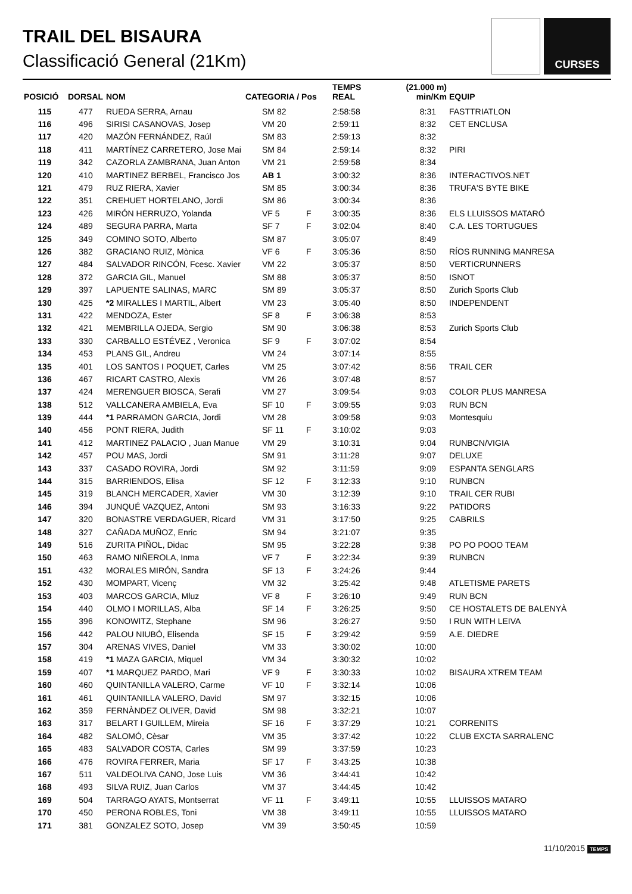TRAIL DEL BISAURA
Classificació General (21Km)
CURSES
| POSICIÓ | DORSAL | NOM | CATEGORIA / Pos | | TEMPS REAL | (21.000 m) min/Km | EQUIP |
| --- | --- | --- | --- | --- | --- | --- | --- |
| 115 | 477 | RUEDA SERRA, Arnau | SM 82 | | 2:58:58 | 8:31 | FASTTRIATLON |
| 116 | 496 | SIRISI CASANOVAS, Josep | VM 20 | | 2:59:11 | 8:32 | CET ENCLUSA |
| 117 | 420 | MAZÓN FERNÁNDEZ, Raúl | SM 83 | | 2:59:13 | 8:32 | |
| 118 | 411 | MARTÍNEZ CARRETERO, Jose Mai | SM 84 | | 2:59:14 | 8:32 | PIRI |
| 119 | 342 | CAZORLA ZAMBRANA, Juan Anton | VM 21 | | 2:59:58 | 8:34 | |
| 120 | 410 | MARTINEZ BERBEL, Francisco Jos | AB 1 | | 3:00:32 | 8:36 | INTERACTIVOS.NET |
| 121 | 479 | RUZ RIERA, Xavier | SM 85 | | 3:00:34 | 8:36 | TRUFA'S BYTE BIKE |
| 122 | 351 | CREHUET HORTELANO, Jordi | SM 86 | | 3:00:34 | 8:36 | |
| 123 | 426 | MIRÓN HERRUZO, Yolanda | VF 5 | F | 3:00:35 | 8:36 | ELS LLUISSOS MATARÓ |
| 124 | 489 | SEGURA PARRA, Marta | SF 7 | F | 3:02:04 | 8:40 | C.A. LES TORTUGUES |
| 125 | 349 | COMINO SOTO, Alberto | SM 87 | | 3:05:07 | 8:49 | |
| 126 | 382 | GRACIANO RUIZ, Mònica | VF 6 | F | 3:05:36 | 8:50 | RÍOS RUNNING MANRESA |
| 127 | 484 | SALVADOR RINCÓN, Fcesc. Xavier | VM 22 | | 3:05:37 | 8:50 | VERTICRUNNERS |
| 128 | 372 | GARCIA GIL, Manuel | SM 88 | | 3:05:37 | 8:50 | ISNOT |
| 129 | 397 | LAPUENTE SALINAS, MARC | SM 89 | | 3:05:37 | 8:50 | Zurich Sports Club |
| 130 | 425 | *2 MIRALLES I MARTIL, Albert | VM 23 | | 3:05:40 | 8:50 | INDEPENDENT |
| 131 | 422 | MENDOZA, Ester | SF 8 | F | 3:06:38 | 8:53 | |
| 132 | 421 | MEMBRILLA OJEDA, Sergio | SM 90 | | 3:06:38 | 8:53 | Zurich Sports Club |
| 133 | 330 | CARBALLO ESTÉVEZ , Veronica | SF 9 | F | 3:07:02 | 8:54 | |
| 134 | 453 | PLANS GIL, Andreu | VM 24 | | 3:07:14 | 8:55 | |
| 135 | 401 | LOS SANTOS I POQUET, Carles | VM 25 | | 3:07:42 | 8:56 | TRAIL CER |
| 136 | 467 | RICART CASTRO, Alexis | VM 26 | | 3:07:48 | 8:57 | |
| 137 | 424 | MERENGUER BIOSCA, Serafi | VM 27 | | 3:09:54 | 9:03 | COLOR PLUS MANRESA |
| 138 | 512 | VALLCANERA AMBIELA, Eva | SF 10 | F | 3:09:55 | 9:03 | RUN BCN |
| 139 | 444 | *1 PARRAMON GARCIA, Jordi | VM 28 | | 3:09:58 | 9:03 | Montesquiu |
| 140 | 456 | PONT RIERA, Judith | SF 11 | F | 3:10:02 | 9:03 | |
| 141 | 412 | MARTINEZ PALACIO , Juan Manue | VM 29 | | 3:10:31 | 9:04 | RUNBCN/VIGIA |
| 142 | 457 | POU MAS, Jordi | SM 91 | | 3:11:28 | 9:07 | DELUXE |
| 143 | 337 | CASADO ROVIRA, Jordi | SM 92 | | 3:11:59 | 9:09 | ESPANTA SENGLARS |
| 144 | 315 | BARRIENDOS, Elisa | SF 12 | F | 3:12:33 | 9:10 | RUNBCN |
| 145 | 319 | BLANCH MERCADER, Xavier | VM 30 | | 3:12:39 | 9:10 | TRAIL CER RUBI |
| 146 | 394 | JUNQUÉ VAZQUEZ, Antoni | SM 93 | | 3:16:33 | 9:22 | PATIDORS |
| 147 | 320 | BONASTRE VERDAGUER, Ricard | VM 31 | | 3:17:50 | 9:25 | CABRILS |
| 148 | 327 | CAÑADA MUÑOZ, Enric | SM 94 | | 3:21:07 | 9:35 | |
| 149 | 516 | ZURITA PIÑOL, Didac | SM 95 | | 3:22:28 | 9:38 | PO PO POOO TEAM |
| 150 | 463 | RAMO NIÑEROLA, Inma | VF 7 | F | 3:22:34 | 9:39 | RUNBCN |
| 151 | 432 | MORALES MIRÓN, Sandra | SF 13 | F | 3:24:26 | 9:44 | |
| 152 | 430 | MOMPART, Vicenç | VM 32 | | 3:25:42 | 9:48 | ATLETISME PARETS |
| 153 | 403 | MARCOS GARCIA, Mluz | VF 8 | F | 3:26:10 | 9:49 | RUN BCN |
| 154 | 440 | OLMO I MORILLAS, Alba | SF 14 | F | 3:26:25 | 9:50 | CE HOSTALETS DE BALENYÀ |
| 155 | 396 | KONOWITZ, Stephane | SM 96 | | 3:26:27 | 9:50 | I RUN WITH LEIVA |
| 156 | 442 | PALOU NIUBÓ, Elisenda | SF 15 | F | 3:29:42 | 9:59 | A.E. DIEDRE |
| 157 | 304 | ARENAS VIVES, Daniel | VM 33 | | 3:30:02 | 10:00 | |
| 158 | 419 | *1 MAZA GARCIA, Miquel | VM 34 | | 3:30:32 | 10:02 | |
| 159 | 407 | *1 MARQUEZ PARDO, Mari | VF 9 | F | 3:30:33 | 10:02 | BISAURA XTREM TEAM |
| 160 | 460 | QUINTANILLA VALERO, Carme | VF 10 | F | 3:32:14 | 10:06 | |
| 161 | 461 | QUINTANILLA VALERO, David | SM 97 | | 3:32:15 | 10:06 | |
| 162 | 359 | FERNÀNDEZ OLIVER, David | SM 98 | | 3:32:21 | 10:07 | |
| 163 | 317 | BELART I GUILLEM, Mireia | SF 16 | F | 3:37:29 | 10:21 | CORRENITS |
| 164 | 482 | SALOMÓ, Cèsar | VM 35 | | 3:37:42 | 10:22 | CLUB EXCTA SARRALENC |
| 165 | 483 | SALVADOR COSTA, Carles | SM 99 | | 3:37:59 | 10:23 | |
| 166 | 476 | ROVIRA FERRER, Maria | SF 17 | F | 3:43:25 | 10:38 | |
| 167 | 511 | VALDEOLIVA CANO, Jose Luis | VM 36 | | 3:44:41 | 10:42 | |
| 168 | 493 | SILVA RUIZ, Juan Carlos | VM 37 | | 3:44:45 | 10:42 | |
| 169 | 504 | TARRAGO AYATS, Montserrat | VF 11 | F | 3:49:11 | 10:55 | LLUISSOS MATARO |
| 170 | 450 | PERONA ROBLES, Toni | VM 38 | | 3:49:11 | 10:55 | LLUISSOS MATARO |
| 171 | 381 | GONZALEZ SOTO, Josep | VM 39 | | 3:50:45 | 10:59 | |
11/10/2015 TEMPS